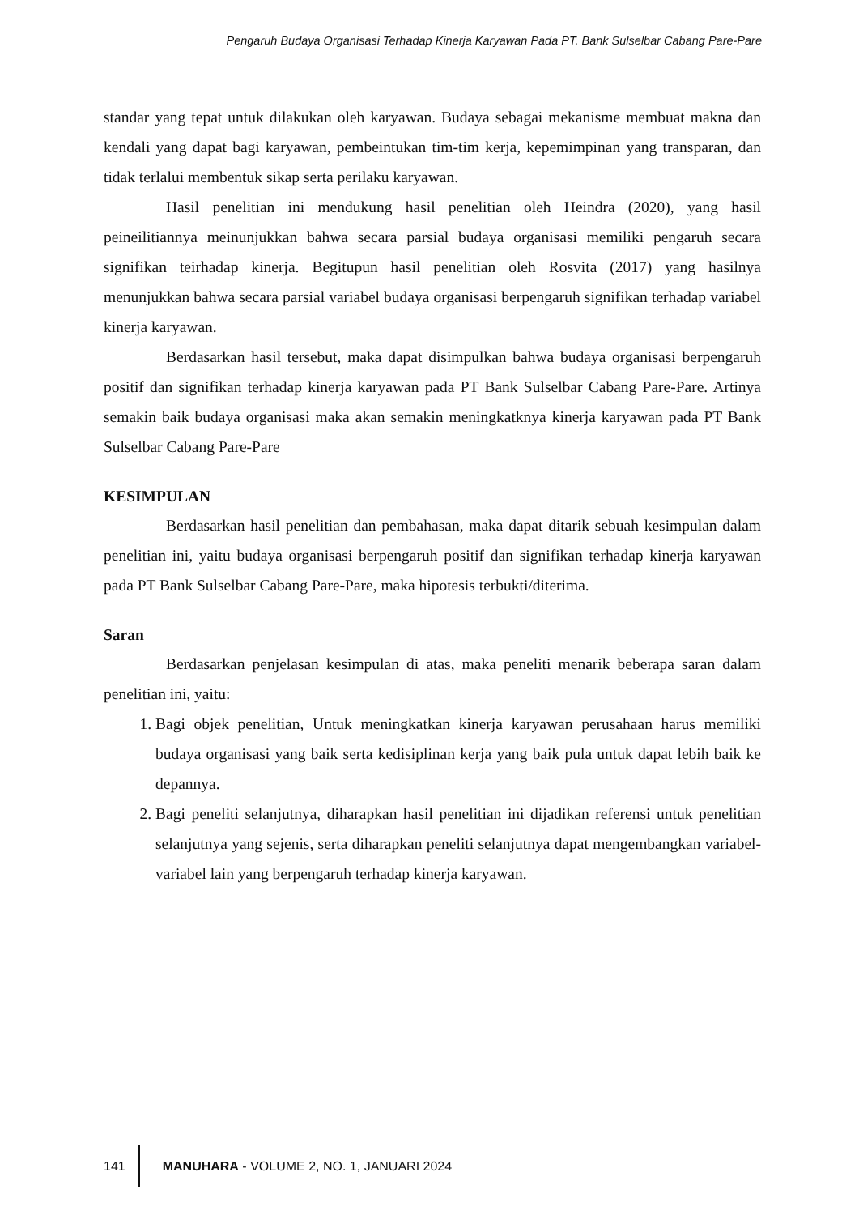Pengaruh Budaya Organisasi Terhadap Kinerja Karyawan Pada PT. Bank Sulselbar Cabang Pare-Pare
standar yang tepat untuk dilakukan oleh karyawan. Budaya sebagai mekanisme membuat makna dan kendali yang dapat bagi karyawan, pembeintukan tim-tim kerja, kepemimpinan yang transparan, dan tidak terlalui membentuk sikap serta perilaku karyawan.
Hasil penelitian ini mendukung hasil penelitian oleh Heindra (2020), yang hasil peineilitiannya meinunjukkan bahwa secara parsial budaya organisasi memiliki pengaruh secara signifikan teirhadap kinerja. Begitupun hasil penelitian oleh Rosvita (2017) yang hasilnya menunjukkan bahwa secara parsial variabel budaya organisasi berpengaruh signifikan terhadap variabel kinerja karyawan.
Berdasarkan hasil tersebut, maka dapat disimpulkan bahwa budaya organisasi berpengaruh positif dan signifikan terhadap kinerja karyawan pada PT Bank Sulselbar Cabang Pare-Pare. Artinya semakin baik budaya organisasi maka akan semakin meningkatknya kinerja karyawan pada PT Bank Sulselbar Cabang Pare-Pare
KESIMPULAN
Berdasarkan hasil penelitian dan pembahasan, maka dapat ditarik sebuah kesimpulan dalam penelitian ini, yaitu budaya organisasi berpengaruh positif dan signifikan terhadap kinerja karyawan pada PT Bank Sulselbar Cabang Pare-Pare, maka hipotesis terbukti/diterima.
Saran
Berdasarkan penjelasan kesimpulan di atas, maka peneliti menarik beberapa saran dalam penelitian ini, yaitu:
1. Bagi objek penelitian, Untuk meningkatkan kinerja karyawan perusahaan harus memiliki budaya organisasi yang baik serta kedisiplinan kerja yang baik pula untuk dapat lebih baik ke depannya.
2. Bagi peneliti selanjutnya, diharapkan hasil penelitian ini dijadikan referensi untuk penelitian selanjutnya yang sejenis, serta diharapkan peneliti selanjutnya dapat mengembangkan variabel-variabel lain yang berpengaruh terhadap kinerja karyawan.
141 MANUHARA - VOLUME 2, NO. 1, JANUARI 2024